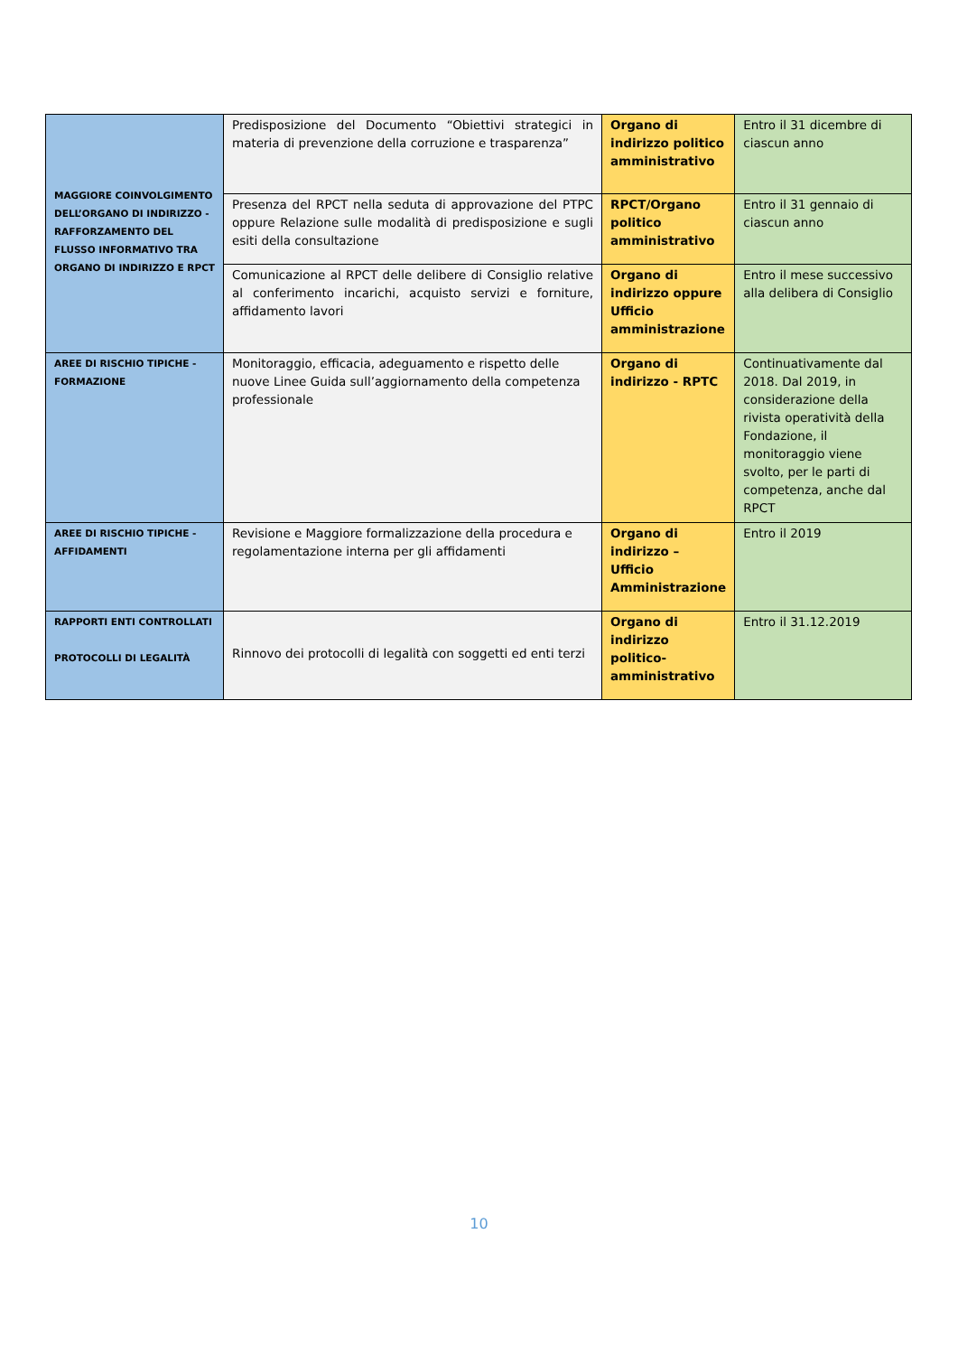| MAGGIORE COINVOLGIMENTO DELL’ORGANO DI INDIRIZZO - RAFFORZAMENTO DEL FLUSSO INFORMATIVO TRA ORGANO DI INDIRIZZO E RPCT | Predisposizione del Documento “Obiettivi strategici in materia di prevenzione della corruzione e trasparenza” | Organo di indirizzo politico amministrativo | Entro il 31 dicembre di ciascun anno |
| | Presenza del RPCT nella seduta di approvazione del PTPC oppure Relazione sulle modalità di predisposizione e sugli esiti della consultazione | RPCT/Organo politico amministrativo | Entro il 31 gennaio di ciascun anno |
| | Comunicazione al RPCT delle delibere di Consiglio relative al conferimento incarichi, acquisto servizi e forniture, affidamento lavori | Organo di indirizzo oppure Ufficio amministrazione | Entro il mese successivo alla delibera di Consiglio |
| AREE DI RISCHIO TIPICHE - FORMAZIONE | Monitoraggio, efficacia, adeguamento e rispetto delle nuove Linee Guida sull’aggiornamento della competenza professionale | Organo di indirizzo - RPTC | Continuativamente dal 2018. Dal 2019, in considerazione della rivista operatività della Fondazione, il monitoraggio viene svolto, per le parti di competenza, anche dal RPCT |
| AREE DI RISCHIO TIPICHE - AFFIDAMENTI | Revisione e Maggiore formalizzazione della procedura e regolamentazione interna per gli affidamenti | Organo di indirizzo – Ufficio Amministrazione | Entro il 2019 |
| RAPPORTI ENTI CONTROLLATI PROTOCOLLI DI LEGALITÀ | Rinnovo dei protocolli di legalità con soggetti ed enti terzi | Organo di indirizzo politico-amministrativo | Entro il 31.12.2019 |
10